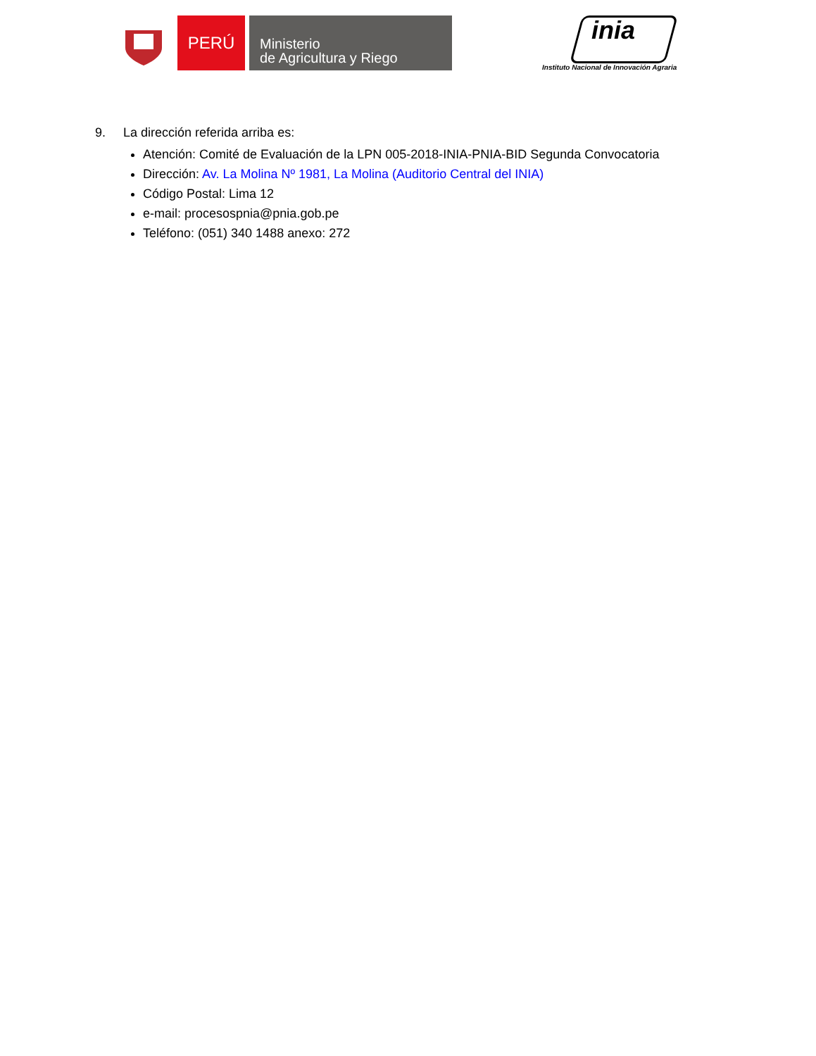PERÚ
Ministerio
de Agricultura y Riego
inia
Instituto Nacional de Innovación Agraria
9. La dirección referida arriba es:
Atención: Comité de Evaluación de la LPN 005-2018-INIA-PNIA-BID Segunda Convocatoria
Dirección: Av. La Molina Nº 1981, La Molina (Auditorio Central del INIA)
Código Postal: Lima 12
e-mail: procesospnia@pnia.gob.pe
Teléfono: (051) 340 1488 anexo: 272